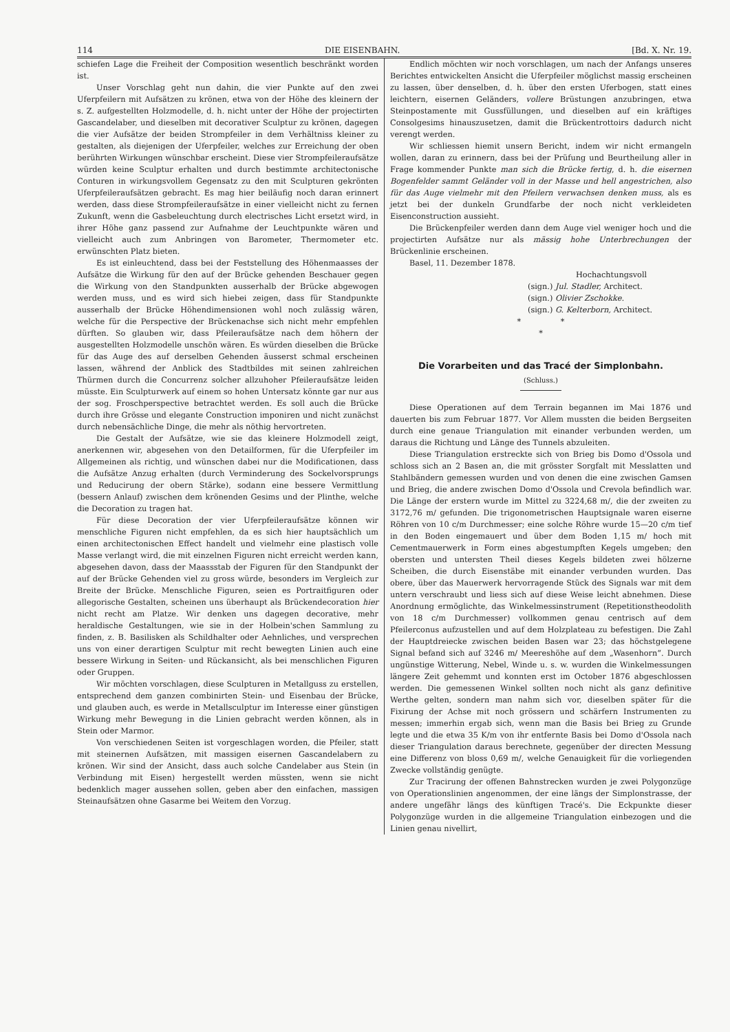114 DIE EISENBAHN. [Bd. X. Nr. 19.
schiefen Lage die Freiheit der Composition wesentlich beschränkt worden ist.
Unser Vorschlag geht nun dahin, die vier Punkte auf den zwei Uferpfeilern mit Aufsätzen zu krönen, etwa von der Höhe des kleinern der s. Z. aufgestellten Holzmodelle, d. h. nicht unter der Höhe der projectirten Gascandelaber, und dieselben mit decorativer Sculptur zu krönen, dagegen die vier Aufsätze der beiden Strompfeiler in dem Verhältniss kleiner zu gestalten, als diejenigen der Uferpfeiler, welches zur Erreichung der oben berührten Wirkungen wünschbar erscheint. Diese vier Strompfeileraufsätze würden keine Sculptur erhalten und durch bestimmte architectonische Conturen in wirkungsvollem Gegensatz zu den mit Sculpturen gekrönten Uferpfeileraufsätzen gebracht. Es mag hier beiläufig noch daran erinnert werden, dass diese Strompfeileraufsätze in einer vielleicht nicht zu fernen Zukunft, wenn die Gasbeleuchtung durch electrisches Licht ersetzt wird, in ihrer Höhe ganz passend zur Aufnahme der Leuchtpunkte wären und vielleicht auch zum Anbringen von Barometer, Thermometer etc. erwünschten Platz bieten.
Es ist einleuchtend, dass bei der Feststellung des Höhenmaasses der Aufsätze die Wirkung für den auf der Brücke gehenden Beschauer gegen die Wirkung von den Standpunkten ausserhalb der Brücke abgewogen werden muss, und es wird sich hiebei zeigen, dass für Standpunkte ausserhalb der Brücke Höhendimensionen wohl noch zulässig wären, welche für die Perspective der Brückenachse sich nicht mehr empfehlen dürften. So glauben wir, dass Pfeileraufsätze nach dem höhern der ausgestellten Holzmodelle unschön wären. Es würden dieselben die Brücke für das Auge des auf derselben Gehenden äusserst schmal erscheinen lassen, während der Anblick des Stadtbildes mit seinen zahlreichen Thürmen durch die Concurrenz solcher allzuhoher Pfeileraufsätze leiden müsste. Ein Sculpturwerk auf einem so hohen Untersatz könnte gar nur aus der sog. Froschperspective betrachtet werden. Es soll auch die Brücke durch ihre Grösse und elegante Construction imponiren und nicht zunächst durch nebensächliche Dinge, die mehr als nöthig hervortreten.
Die Gestalt der Aufsätze, wie sie das kleinere Holzmodell zeigt, anerkennen wir, abgesehen von den Detailformen, für die Uferpfeiler im Allgemeinen als richtig, und wünschen dabei nur die Modificationen, dass die Aufsätze Anzug erhalten (durch Verminderung des Sockelvorsprungs und Reducirung der obern Stärke), sodann eine bessere Vermittlung (bessern Anlauf) zwischen dem krönenden Gesims und der Plinthe, welche die Decoration zu tragen hat.
Für diese Decoration der vier Uferpfeileraufsätze können wir menschliche Figuren nicht empfehlen, da es sich hier hauptsächlich um einen architectonischen Effect handelt und vielmehr eine plastisch volle Masse verlangt wird, die mit einzelnen Figuren nicht erreicht werden kann, abgesehen davon, dass der Maassstab der Figuren für den Standpunkt der auf der Brücke Gehenden viel zu gross würde, besonders im Vergleich zur Breite der Brücke. Menschliche Figuren, seien es Portraitfiguren oder allegorische Gestalten, scheinen uns überhaupt als Brückendecoration hier nicht recht am Platze. Wir denken uns dagegen decorative, mehr heraldische Gestaltungen, wie sie in der Holbein'schen Sammlung zu finden, z. B. Basilisken als Schildhalter oder Aehnliches, und versprechen uns von einer derartigen Sculptur mit recht bewegten Linien auch eine bessere Wirkung in Seiten- und Rückansicht, als bei menschlichen Figuren oder Gruppen.
Wir möchten vorschlagen, diese Sculpturen in Metallguss zu erstellen, entsprechend dem ganzen combinirten Stein- und Eisenbau der Brücke, und glauben auch, es werde in Metallsculptur im Interesse einer günstigen Wirkung mehr Bewegung in die Linien gebracht werden können, als in Stein oder Marmor.
Von verschiedenen Seiten ist vorgeschlagen worden, die Pfeiler, statt mit steinernen Aufsätzen, mit massigen eisernen Gascandelabern zu krönen. Wir sind der Ansicht, dass auch solche Candelaber aus Stein (in Verbindung mit Eisen) hergestellt werden müssten, wenn sie nicht bedenklich mager aussehen sollen, geben aber den einfachen, massigen Steinaufsätzen ohne Gasarme bei Weitem den Vorzug.
Endlich möchten wir noch vorschlagen, um nach der Anfangs unseres Berichtes entwickelten Ansicht die Uferpfeiler möglichst massig erscheinen zu lassen, über denselben, d. h. über den ersten Uferbogen, statt eines leichtern, eisernen Geländers, vollere Brüstungen anzubringen, etwa Steinpostamente mit Gussfüllungen, und dieselben auf ein kräftiges Consolgesims hinauszusetzen, damit die Brückentrottoirs dadurch nicht verengt werden.
Wir schliessen hiemit unsern Bericht, indem wir nicht ermangeln wollen, daran zu erinnern, dass bei der Prüfung und Beurtheilung aller in Frage kommender Punkte man sich die Brücke fertig, d. h. die eisernen Bogenfelder sammt Geländer voll in der Masse und hell angestrichen, also für das Auge vielmehr mit den Pfeilern verwachsen denken muss, als es jetzt bei der dunkeln Grundfarbe der noch nicht verkleideten Eisenconstruction aussieht.
Die Brückenpfeiler werden dann dem Auge viel weniger hoch und die projectirten Aufsätze nur als mässig hohe Unterbrechungen der Brückenlinie erscheinen.
Basel, 11. Dezember 1878.
Hochachtungsvoll
(sign.) Jul. Stadler, Architect.
(sign.) Olivier Zschokke.
(sign.) G. Kelterborn, Architect.
* *
*
Die Vorarbeiten und das Tracé der Simplonbahn.
(Schluss.)
Diese Operationen auf dem Terrain begannen im Mai 1876 und dauerten bis zum Februar 1877. Vor Allem mussten die beiden Bergseiten durch eine genaue Triangulation mit einander verbunden werden, um daraus die Richtung und Länge des Tunnels abzuleiten.
Diese Triangulation erstreckte sich von Brieg bis Domo d'Ossola und schloss sich an 2 Basen an, die mit grösster Sorgfalt mit Messlatten und Stahlbändern gemessen wurden und von denen die eine zwischen Gamsen und Brieg, die andere zwischen Domo d'Ossola und Crevola befindlich war. Die Länge der erstern wurde im Mittel zu 3224,68 m/, die der zweiten zu 3172,76 m/ gefunden. Die trigonometrischen Hauptsignale waren eiserne Röhren von 10 c/m Durchmesser; eine solche Röhre wurde 15—20 c/m tief in den Boden eingemauert und über dem Boden 1,15 m/ hoch mit Cementmauerwerk in Form eines abgestumpften Kegels umgeben; den obersten und untersten Theil dieses Kegels bildeten zwei hölzerne Scheiben, die durch Eisenstäbe mit einander verbunden wurden. Das obere, über das Mauerwerk hervorragende Stück des Signals war mit dem untern verschraubt und liess sich auf diese Weise leicht abnehmen. Diese Anordnung ermöglichte, das Winkelmessinstrument (Repetitionstheodolith von 18 c/m Durchmesser) vollkommen genau centrisch auf dem Pfeilerconus aufzustellen und auf dem Holzplateau zu befestigen. Die Zahl der Hauptdreiecke zwischen beiden Basen war 23; das höchstgelegene Signal befand sich auf 3246 m/ Meereshöhe auf dem „Wasenhorn“. Durch ungünstige Witterung, Nebel, Winde u. s. w. wurden die Winkelmessungen längere Zeit gehemmt und konnten erst im October 1876 abgeschlossen werden. Die gemessenen Winkel sollten noch nicht als ganz definitive Werthe gelten, sondern man nahm sich vor, dieselben später für die Fixirung der Achse mit noch grössern und schärfern Instrumenten zu messen; immerhin ergab sich, wenn man die Basis bei Brieg zu Grunde legte und die etwa 35 K/m von ihr entfernte Basis bei Domo d'Ossola nach dieser Triangulation daraus berechnete, gegenüber der directen Messung eine Differenz von bloss 0,69 m/, welche Genauigkeit für die vorliegenden Zwecke vollständig genügte.
Zur Tracirung der offenen Bahnstrecken wurden je zwei Polygonzüge von Operationslinien angenommen, der eine längs der Simplonstrasse, der andere ungefähr längs des künftigen Tracé's. Die Eckpunkte dieser Polygonzüge wurden in die allgemeine Triangulation einbezogen und die Linien genau nivellirt,